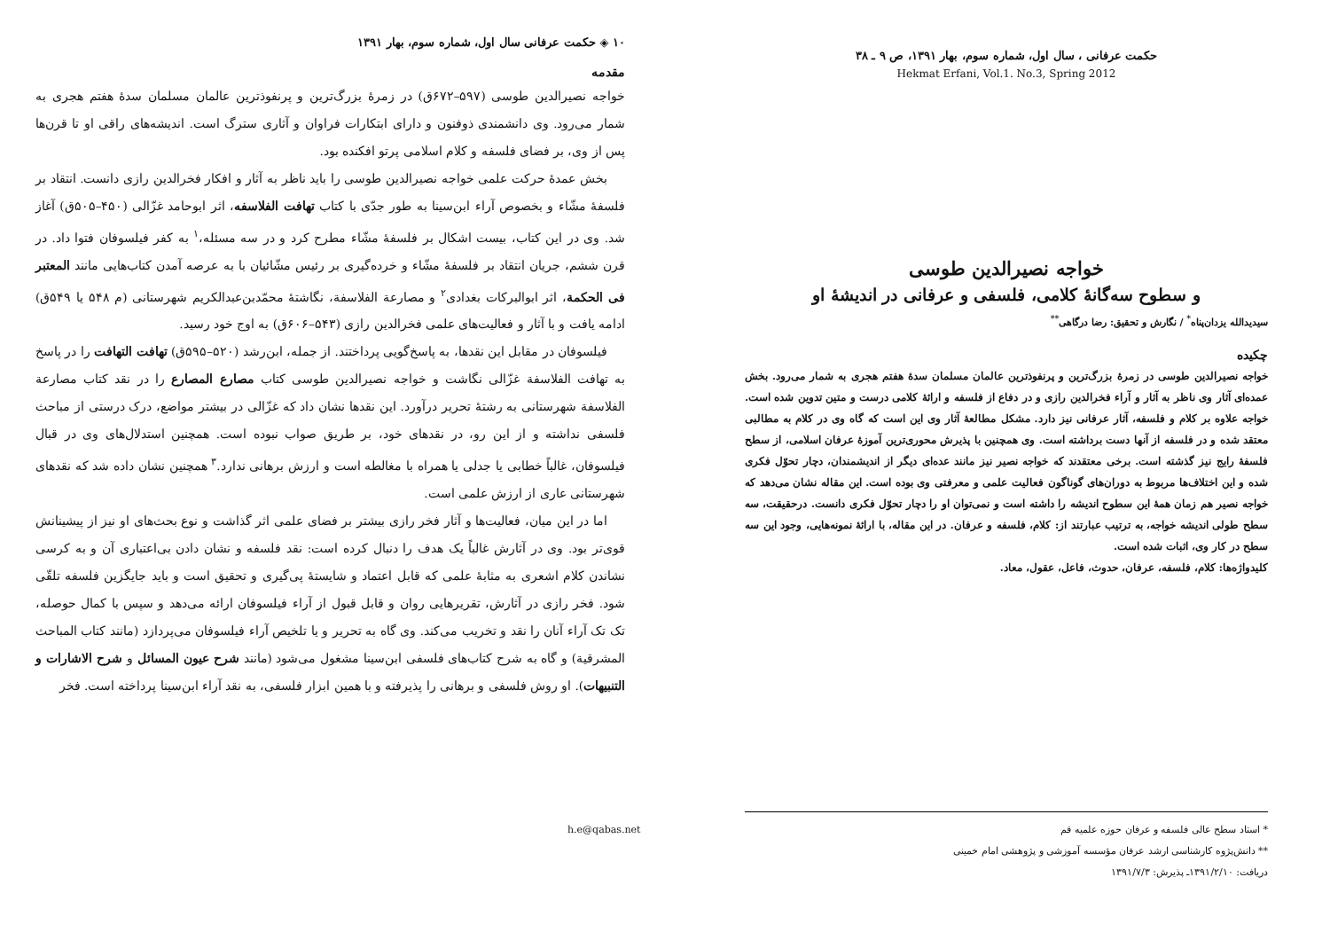حکمت عرفانی ، سال اول، شماره سوم، بهار ۱۳۹۱، ص ۹ ـ ۳۸
Hekmat Erfani, Vol.1. No.3, Spring 2012
خواجه نصیرالدین طوسی
و سطوح سه‌گانهٔ کلامی، فلسفی و عرفانی در اندیشهٔ او
سیدیدالله یزدان‌پناه<sup>*</sup> / نگارش و تحقیق: رضا درگاهی<sup>**</sup>
چکیده
خواجه نصیرالدین طوسی در زمرهٔ بزرگ‌ترین و پرنفوذترین عالمان مسلمان سدهٔ هفتم هجری به شمار می‌رود. بخش عمده‌ای آثار وی ناظر به آثار و آراء فخرالدین رازی و در دفاع از فلسفه و ارائهٔ کلامی درست و متین تدوین شده است. خواجه علاوه بر کلام و فلسفه، آثار عرفانی نیز دارد. مشکل مطالعهٔ آثار وی این است که گاه وی در کلام به مطالبی معتقد شده و در فلسفه از آنها دست برداشته است. وی همچنین با پذیرش محوری‌ترین آموزهٔ عرفان اسلامی، از سطح فلسفهٔ رایج نیز گذشته است. برخی معتقدند که خواجه نصیر نیز مانند عده‌ای دیگر از اندیشمندان، دچار تحوّل فکری شده و این اختلاف‌ها مربوط به دوران‌های گوناگون فعالیت علمی و معرفتی وی بوده است. این مقاله نشان می‌دهد که خواجه نصیر هم زمان همهٔ این سطوح اندیشه را داشته است و نمی‌توان او را دچار تحوّل فکری دانست. درحقیقت، سه سطح طولی اندیشه خواجه، به ترتیب عبارتند از: کلام، فلسفه و عرفان. در این مقاله، با ارائهٔ نمونه‌هایی، وجود این سه سطح در کار وی، اثبات شده است.
کلیدواژه‌ها: کلام، فلسفه، عرفان، حدوث، فاعل، عقول، معاد.
h.e@qabas.net * استاد سطح عالی فلسفه و عرفان حوزه علمیه قم
** دانش‌پژوه کارشناسی ارشد عرفان مؤسسه آموزشی و پژوهشی امام خمینی
دریافت: ۱۳۹۱/۲/۱۰ـ پذیرش: ۱۳۹۱/۷/۳
۱۰ ◈ حکمت عرفانی سال اول، شماره سوم، بهار ۱۳۹۱
مقدمه
خواجه نصیرالدین طوسی (۵۹۷–۶۷۲ق) در زمرهٔ بزرگ‌ترین و پرنفوذترین عالمان مسلمان سدهٔ هفتم هجری به شمار می‌رود. وی دانشمندی ذوفنون و دارای ابتکارات فراوان و آثاری سترگ است. اندیشه‌های راقی او تا قرن‌ها پس از وی، بر فضای فلسفه و کلام اسلامی پرتو افکنده بود.
بخش عمدهٔ حرکت علمی خواجه نصیرالدین طوسی را باید ناظر به آثار و افکار فخرالدین رازی دانست. انتقاد بر فلسفهٔ مشّاء و بخصوص آراء ابن‌سینا به طور جدّی با کتاب تهافت الفلاسفه، اثر ابوحامد غزّالی (۴۵۰–۵۰۵ق) آغاز شد. وی در این کتاب، بیست اشکال بر فلسفهٔ مشّاء مطرح کرد و در سه مسئله،<sup>۱</sup> به کفر فیلسوفان فتوا داد. در قرن ششم، جریان انتقاد بر فلسفهٔ مشّاء و خرده‌گیری بر رئیس مشّائیان با به عرصه آمدن کتاب‌هایی مانند المعتبر فی الحکمة، اثر ابوالبرکات بغدادی<sup>۲</sup> و مصارعة الفلاسفة، نگاشتهٔ محمّدبن‌عبدالکریم شهرستانی (م ۵۴۸ یا ۵۴۹ق) ادامه یافت و با آثار و فعالیت‌های علمی فخرالدین رازی (۵۴۳–۶۰۶ق) به اوج خود رسید.
فیلسوفان در مقابل این نقدها، به پاسخ‌گویی پرداختند. از جمله، ابن‌رشد (۵۲۰–۵۹۵ق) تهافت التهافت را در پاسخ به تهافت الفلاسفة غزّالی نگاشت و خواجه نصیرالدین طوسی کتاب مصارع المصارع را در نقد کتاب مصارعة الفلاسفة شهرستانی به رشتهٔ تحریر درآورد. این نقدها نشان داد که غزّالی در بیشتر مواضع، درک درستی از مباحث فلسفی نداشته و از این رو، در نقدهای خود، بر طریق صواب نبوده است. همچنین استدلال‌های وی در قبال فیلسوفان، غالباً خطابی یا جدلی یا همراه با مغالطه است و ارزش برهانی ندارد.<sup>۳</sup> همچنین نشان داده شد که نقدهای شهرستانی عاری از ارزش علمی است.
اما در این میان، فعالیت‌ها و آثار فخر رازی بیشتر بر فضای علمی اثر گذاشت و نوع بحث‌های او نیز از پیشینانش قوی‌تر بود. وی در آثارش غالباً یک هدف را دنبال کرده است: نقد فلسفه و نشان دادن بی‌اعتباری آن و به کرسی نشاندن کلام اشعری به مثابهٔ علمی که قابل اعتماد و شایستهٔ پی‌گیری و تحقیق است و باید جایگزین فلسفه تلقّی شود. فخر رازی در آثارش، تقریرهایی روان و قابل قبول از آراء فیلسوفان ارائه می‌دهد و سپس با کمال حوصله، تک تک آراء آنان را نقد و تخریب می‌کند. وی گاه به تحریر و یا تلخیص آراء فیلسوفان می‌پردازد (مانند کتاب المباحث المشرقیة) و گاه به شرح کتاب‌های فلسفی ابن‌سینا مشغول می‌شود (مانند شرح عیون المسائل و شرح الاشارات و التنبیهات). او روش فلسفی و برهانی را پذیرفته و با همین ابزار فلسفی، به نقد آراء ابن‌سینا پرداخته است. فخر